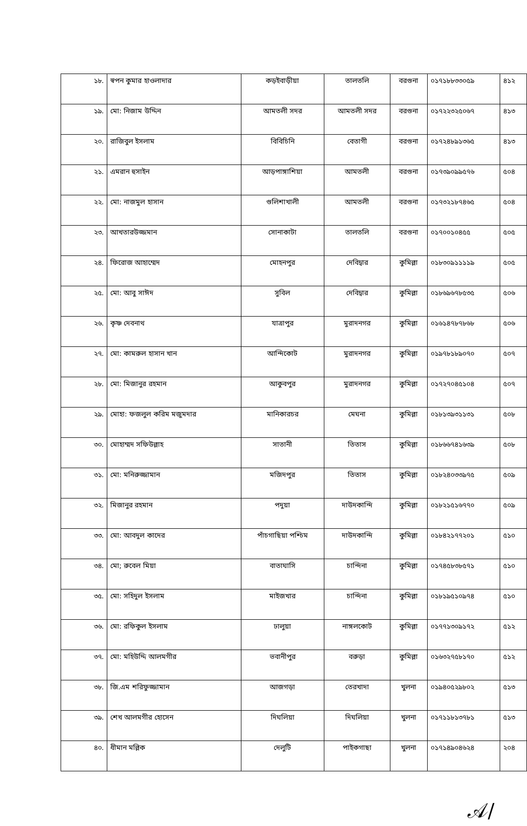| ১৮. | স্বপন কুমার হাওলাদার | কড়ইবাড়ীয়া | তালতলি | বরগুনা | ০১৭১৮৮৩৩০৫৯ | ৪১২ |
| ১৯. | মো: নিজাম উদ্দিন | আমতলী সদর | আমতলী সদর | বরগুনা | ০১৭২২৩২৫০৬৭ | ৪১৩ |
| ২০. | রাজিবুল ইসলাম | বিবিচিনি | বেতাগী | বরগুনা | ০১৭২৪৮৯১৩৬৫ | ৪১৩ |
| ২১. | এমরান হুসাইন | আড়পাঙ্গাশিয়া | আমতলী | বরগুনা | ০১৭৩৯০৯৯৫৭৬ | ৫০৪ |
| ২২. | মো: নাজমুল হাসান | গুলিশাখালী | আমতলী | বরগুনা | ০১৭৩২১৮৭৪৬৫ | ৫০৪ |
| ২৩. | আখতারউজ্জমান | সোনাকাটা | তালতলি | বরগুনা | ০১৭০০১০৪৫৫ | ৫০৫ |
| ২৪. | ফিরোজ আহাম্মেদ | মোহনপুর | দেবিদ্বার | কুমিল্লা | ০১৮৩০৯১১১১৯ | ৫০৫ |
| ২৫. | মো: আবু সাঈদ | সুবিল | দেবিদ্বার | কুমিল্লা | ০১৮৬৯৬৭৮৫৩৫ | ৫০৬ |
| ২৬. | কৃষ্ণ দেবনাথ | যাত্রাপুর | মুরাদনগর | কুমিল্লা | ০১৬১৪৭৮৭৮৬৮ | ৫০৬ |
| ২৭. | মো: কামরুল হাসান খান | আন্দিকোট | মুরাদনগর | কুমিল্লা | ০১৯৭৮১৮৯০৭০ | ৫০৭ |
| ২৮. | মো: মিজানুর রহমান | আকুবপুর | মুরাদনগর | কুমিল্লা | ০১৭২৭০৪৫১০৪ | ৫০৭ |
| ২৯. | মোহা: ফজলুল করিম মজুমদার | মানিকারচর | মেঘনা | কুমিল্লা | ০১৮১৩৯৩১১৩১ | ৫০৮ |
| ৩০. | মোহাম্মদ সফিউল্লাহ | সাতানী | তিতাস | কুমিল্লা | ০১৮৬৬৭৪১৬৩৯ | ৫০৮ |
| ৩১. | মো: মনিরুজ্জামান | মজিদপুর | তিতাস | কুমিল্লা | ০১৮২৪০৩৩৯৭৫ | ৫০৯ |
| ৩২. | মিজানুর রহমান | পদুয়া | দাউদকান্দি | কুমিল্লা | ০১৮২১৫১৬৭৭০ | ৫০৯ |
| ৩৩. | মো: আবদুল কাদের | পাঁচগাছিয়া পশ্চিম | দাউদকান্দি | কুমিল্লা | ০১৮৪২১৭৭২০১ | ৫১০ |
| ৩৪. | মো; রুবেল মিয়া | বাতাঘাসি | চান্দিনা | কুমিল্লা | ০১৭৪৫৮৩৮৫৭১ | ৫১০ |
| ৩৫. | মো: সহিদুল ইসলাম | মাইজখার | চান্দিনা | কুমিল্লা | ০১৮১৯৫১০৯৭৪ | ৫১০ |
| ৩৬. | মো: রফিকুল ইসলাম | ঢালুয়া | নাঙ্গলকোট | কুমিল্লা | ০১৭৭১৩০৯১৭২ | ৫১২ |
| ৩৭. | মো: মহিউদ্দি আলমগীর | ভবানীপুর | বরুড়া | কুমিল্লা | ০১৬৩২৭৫৮১৭০ | ৫১২ |
| ৩৮. | জি.এম শরিফুজ্জামান | আজগড়া | তেরখাদা | খুলনা | ০১৯৪০৫২৯৮০২ | ৫১৩ |
| ৩৯. | শেখ আলমগীর হোসেন | দিঘলিয়া | দিঘলিয়া | খুলনা | ০১৭১১৮১৩৭৮১ | ৫১৩ |
| ৪০. | ধীমান মল্লিক | দেলুটি | পাইকগাছা | খুলনা | ০১৭১৪৯০৪৬২৪ | ২০৪ |
𝒜/